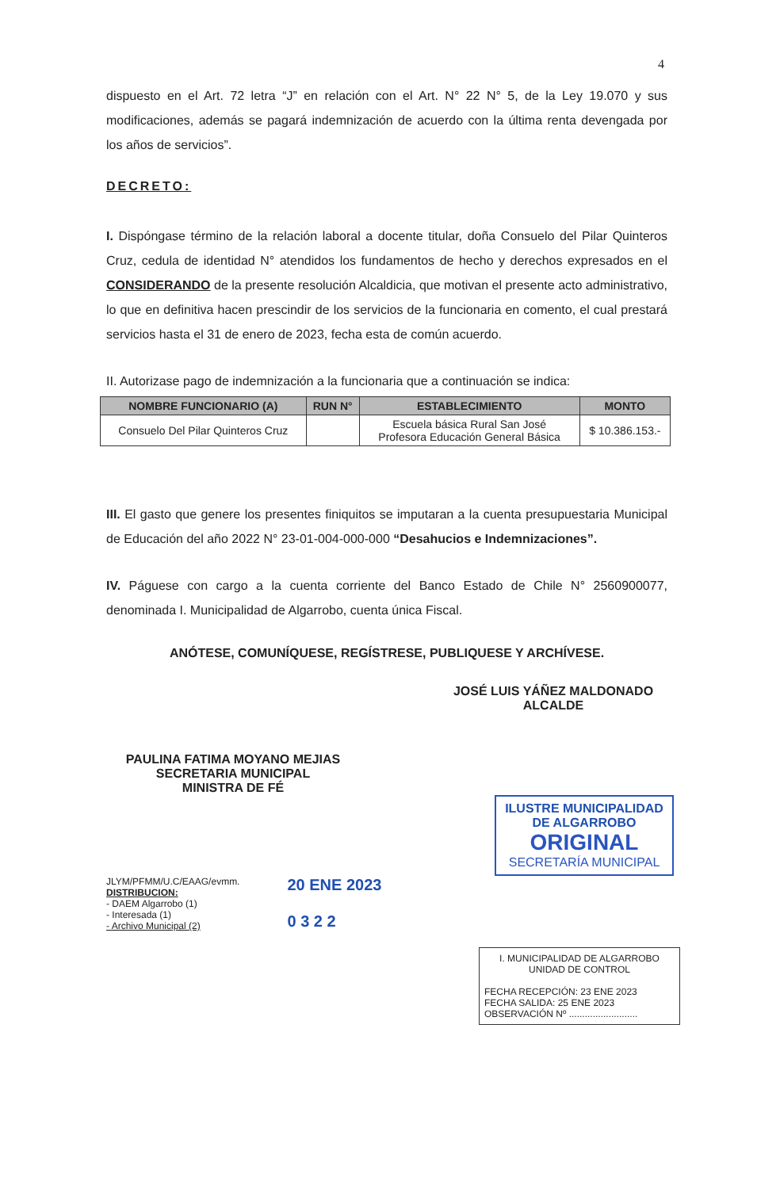4
dispuesto en el Art. 72 letra “J” en relación con el Art. N° 22 N° 5, de la Ley 19.070 y sus modificaciones, además se pagará indemnización de acuerdo con la última renta devengada por los años de servicios”.
DECRETO:
I. Dispóngase término de la relación laboral a docente titular, doña Consuelo del Pilar Quinteros Cruz, cedula de identidad N° atendidos los fundamentos de hecho y derechos expresados en el CONSIDERANDO de la presente resolución Alcaldicia, que motivan el presente acto administrativo, lo que en definitiva hacen prescindir de los servicios de la funcionaria en comento, el cual prestará servicios hasta el 31 de enero de 2023, fecha esta de común acuerdo.
II. Autorizase pago de indemnización a la funcionaria que a continuación se indica:
| NOMBRE FUNCIONARIO (A) | RUN N° | ESTABLECIMIENTO | MONTO |
| --- | --- | --- | --- |
| Consuelo Del Pilar Quinteros Cruz | | Escuela básica Rural San José Profesora Educación General Básica | $ 10.386.153.- |
III. El gasto que genere los presentes finiquitos se imputaran a la cuenta presupuestaria Municipal de Educación del año 2022 N° 23-01-004-000-000 “Desahucios e Indemnizaciones”.
IV. Páguese con cargo a la cuenta corriente del Banco Estado de Chile N° 2560900077, denominada I. Municipalidad de Algarrobo, cuenta única Fiscal.
ANÓTESE, COMUNÍQUESE, REGÍSTRESE, PUBLIQUESE Y ARCHÍVESE.
JOSÉ LUIS YÁÑEZ MALDONADO
ALCALDE
PAULINA FATIMA MOYANO MEJIAS
SECRETARIA MUNICIPAL
MINISTRA DE FÉ
ILUSTRE MUNICIPALIDAD
DE ALGARROBO
ORIGINAL
SECRETARÍA MUNICIPAL
JLYM/PFMM/U.C/EAAG/evmm.
DISTRIBUCION:
- DAEM Algarrobo (1)
- Interesada (1)
- Archivo Municipal (2)
20 ENE 2023
0 3 2 2
I. MUNICIPALIDAD DE ALGARROBO
UNIDAD DE CONTROL
FECHA RECEPCIÓN: 23 ENE 2023
FECHA SALIDA: 25 ENE 2023
OBSERVACIÓN Nº ..........................